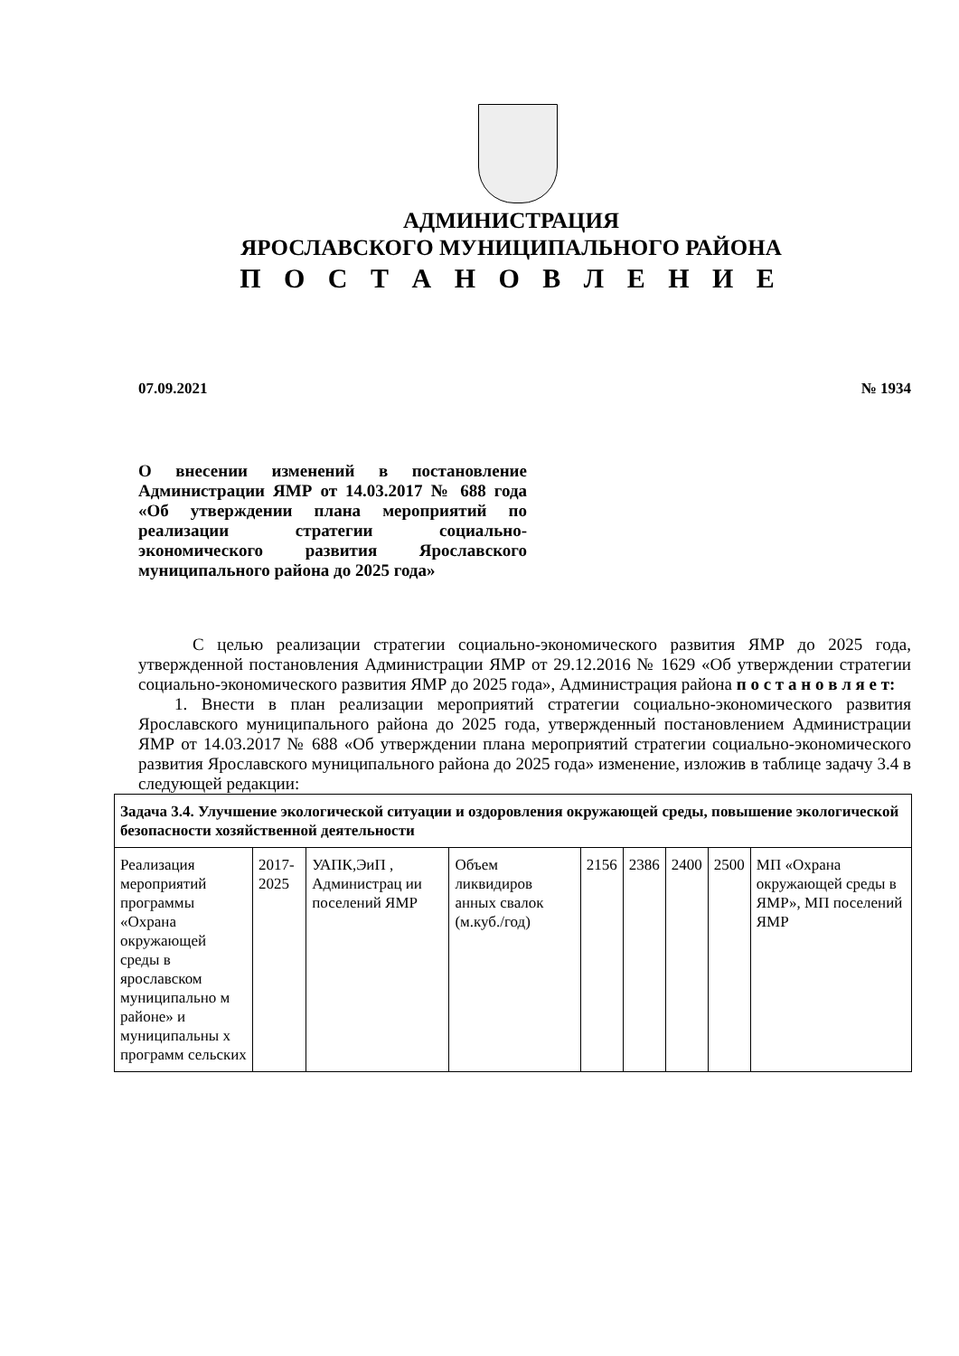АДМИНИСТРАЦИЯ
ЯРОСЛАВСКОГО МУНИЦИПАЛЬНОГО РАЙОНА
П О С Т А Н О В Л Е Н И Е
07.09.2021 № 1934
О внесении изменений в постановление Администрации ЯМР от 14.03.2017 № 688 года «Об утверждении плана мероприятий по реализации стратегии социально-экономического развития Ярославского муниципального района до 2025 года»
С целью реализации стратегии социально-экономического развития ЯМР до 2025 года, утвержденной постановления Администрации ЯМР от 29.12.2016 № 1629 «Об утверждении стратегии социально-экономического развития ЯМР до 2025 года», Администрация района п о с т а н о в л я е т:
1. Внести в план реализации мероприятий стратегии социально-экономического развития Ярославского муниципального района до 2025 года, утвержденный постановлением Администрации ЯМР от 14.03.2017 № 688 «Об утверждении плана мероприятий стратегии социально-экономического развития Ярославского муниципального района до 2025 года» изменение, изложив в таблице задачу 3.4 в следующей редакции:
| Задача 3.4. Улучшение экологической ситуации и оздоровления окружающей среды, повышение экологической безопасности хозяйственной деятельности | | | | | | | | |
| Реализация мероприятий программы «Охрана окружающей среды в ярославском муниципально м районе» и муниципальны х программ сельских | 2017-2025 | УАПК,ЭиП , Администрац ии поселений ЯМР | Объем ликвидиров анных свалок (м.куб./год) | 2156 | 2386 | 2400 | 2500 | МП «Охрана окружающей среды в ЯМР», МП поселений ЯМР |